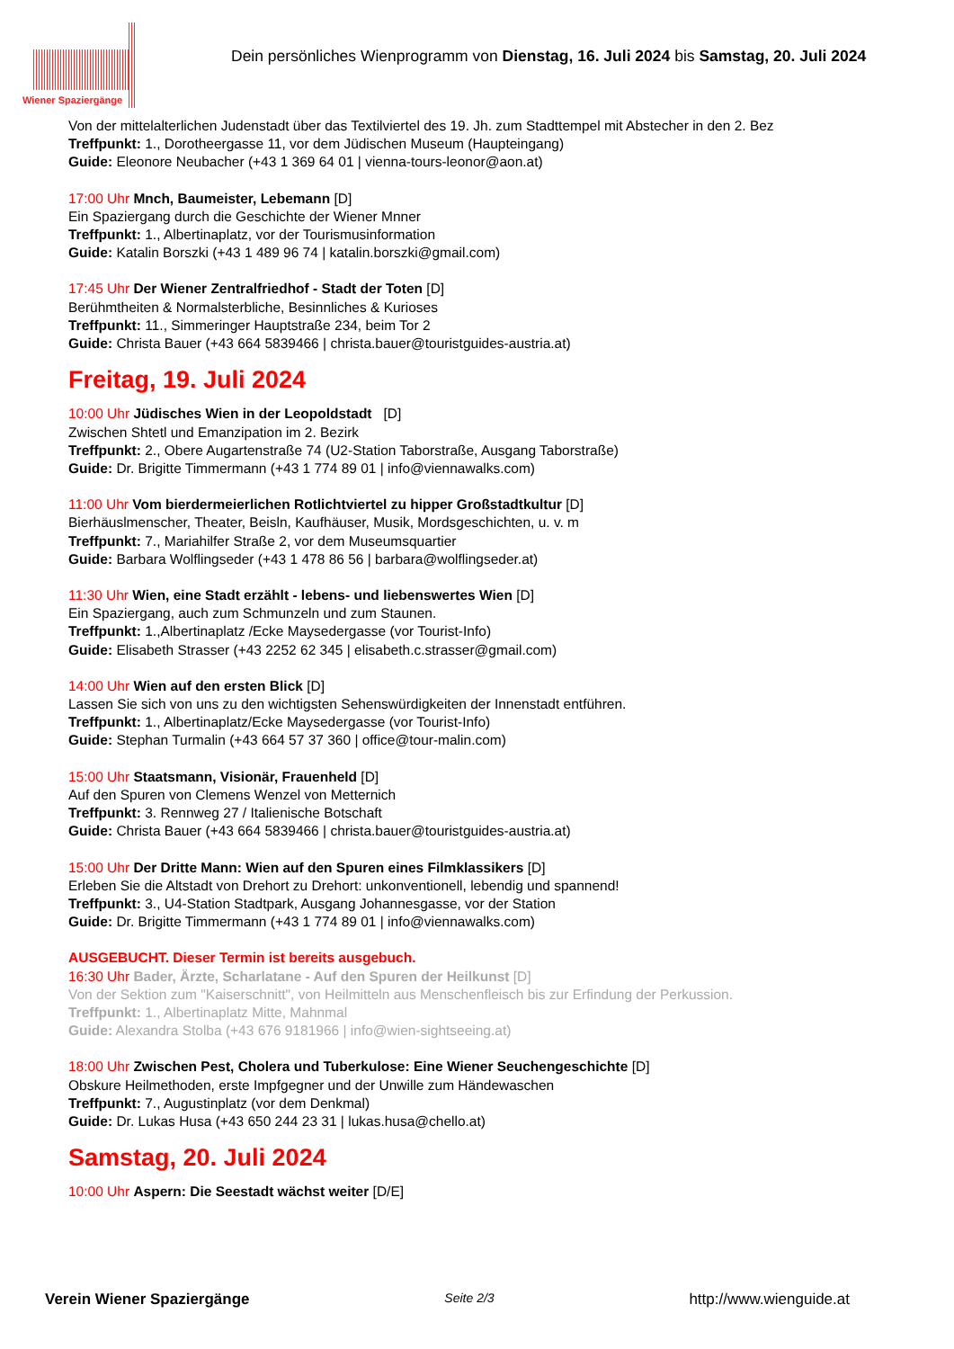Wiener Spaziergänge
Dein persönliches Wienprogramm von Dienstag, 16. Juli 2024 bis Samstag, 20. Juli 2024
Von der mittelalterlichen Judenstadt über das Textilviertel des 19. Jh. zum Stadttempel mit Abstecher in den 2. Bez
Treffpunkt: 1., Dorotheergasse 11, vor dem Jüdischen Museum (Haupteingang)
Guide: Eleonore Neubacher (+43 1 369 64 01 | vienna-tours-leonor@aon.at)
17:00 Uhr Mnch, Baumeister, Lebemann [D]
Ein Spaziergang durch die Geschichte der Wiener Mnner
Treffpunkt: 1., Albertinaplatz, vor der Tourismusinformation
Guide: Katalin Borszki (+43 1 489 96 74 | katalin.borszki@gmail.com)
17:45 Uhr Der Wiener Zentralfriedhof - Stadt der Toten [D]
Berühmtheiten & Normalsterbliche, Besinnliches & Kurioses
Treffpunkt: 11., Simmeringer Hauptstraße 234, beim Tor 2
Guide: Christa Bauer (+43 664 5839466 | christa.bauer@touristguides-austria.at)
Freitag, 19. Juli 2024
10:00 Uhr Jüdisches Wien in der Leopoldstadt [D]
Zwischen Shtetl und Emanzipation im 2. Bezirk
Treffpunkt: 2., Obere Augartenstraße 74 (U2-Station Taborstraße, Ausgang Taborstraße)
Guide: Dr. Brigitte Timmermann (+43 1 774 89 01 | info@viennawalks.com)
11:00 Uhr Vom bierdermeierlichen Rotlichtviertel zu hipper Großstadtkultur [D]
Bierhäuslmenscher, Theater, Beisln, Kaufhäuser, Musik, Mordsgeschichten, u. v. m
Treffpunkt: 7., Mariahilfer Straße 2, vor dem Museumsquartier
Guide: Barbara Wolflingseder (+43 1 478 86 56 | barbara@wolflingseder.at)
11:30 Uhr Wien, eine Stadt erzählt - lebens- und liebenswertes Wien [D]
Ein Spaziergang, auch zum Schmunzeln und zum Staunen.
Treffpunkt: 1.,Albertinaplatz /Ecke Maysedergasse (vor Tourist-Info)
Guide: Elisabeth Strasser (+43 2252 62 345 | elisabeth.c.strasser@gmail.com)
14:00 Uhr Wien auf den ersten Blick [D]
Lassen Sie sich von uns zu den wichtigsten Sehenswürdigkeiten der Innenstadt entführen.
Treffpunkt: 1., Albertinaplatz/Ecke Maysedergasse (vor Tourist-Info)
Guide: Stephan Turmalin (+43 664 57 37 360 | office@tour-malin.com)
15:00 Uhr Staatsmann, Visionär, Frauenheld [D]
Auf den Spuren von Clemens Wenzel von Metternich
Treffpunkt: 3. Rennweg 27 / Italienische Botschaft
Guide: Christa Bauer (+43 664 5839466 | christa.bauer@touristguides-austria.at)
15:00 Uhr Der Dritte Mann: Wien auf den Spuren eines Filmklassikers [D]
Erleben Sie die Altstadt von Drehort zu Drehort: unkonventionell, lebendig und spannend!
Treffpunkt: 3., U4-Station Stadtpark, Ausgang Johannesgasse, vor der Station
Guide: Dr. Brigitte Timmermann (+43 1 774 89 01 | info@viennawalks.com)
AUSGEBUCHT. Dieser Termin ist bereits ausgebuch.
16:30 Uhr Bader, Ärzte, Scharlatane - Auf den Spuren der Heilkunst [D]
Von der Sektion zum "Kaiserschnitt", von Heilmitteln aus Menschenfleisch bis zur Erfindung der Perkussion.
Treffpunkt: 1., Albertinaplatz Mitte, Mahnmal
Guide: Alexandra Stolba (+43 676 9181966 | info@wien-sightseeing.at)
18:00 Uhr Zwischen Pest, Cholera und Tuberkulose: Eine Wiener Seuchengeschichte [D]
Obskure Heilmethoden, erste Impfgegner und der Unwille zum Händewaschen
Treffpunkt: 7., Augustinplatz (vor dem Denkmal)
Guide: Dr. Lukas Husa (+43 650 244 23 31 | lukas.husa@chello.at)
Samstag, 20. Juli 2024
10:00 Uhr Aspern: Die Seestadt wächst weiter [D/E]
Verein Wiener Spaziergänge Seite 2/3 http://www.wienguide.at